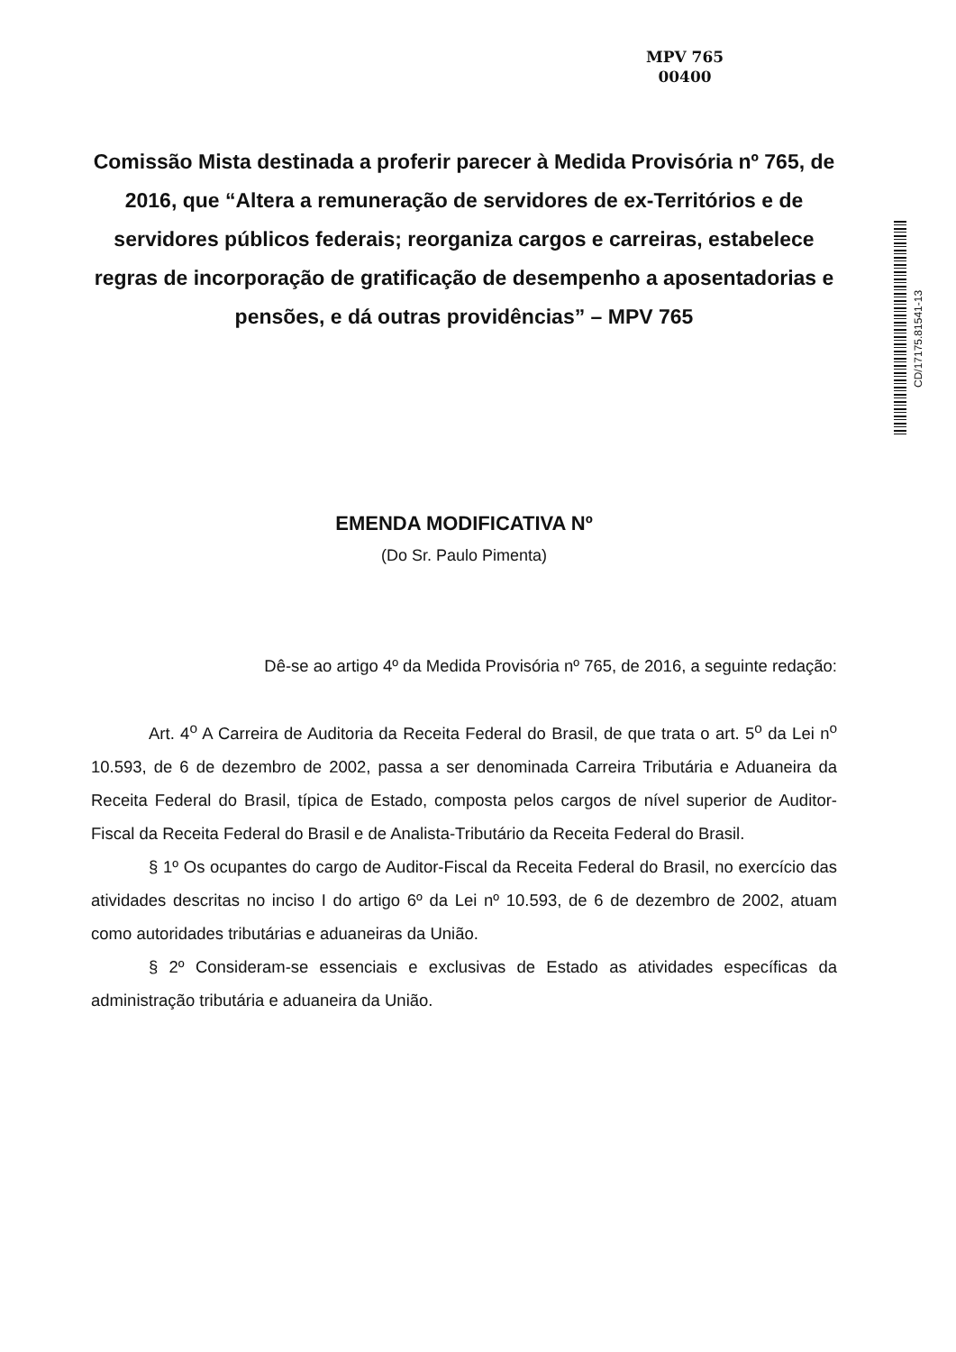MPV 765
00400
Comissão Mista destinada a proferir parecer à Medida Provisória nº 765, de 2016, que “Altera a remuneração de servidores de ex-Territórios e de servidores públicos federais; reorganiza cargos e carreiras, estabelece regras de incorporação de gratificação de desempenho a aposentadorias e pensões, e dá outras providências” – MPV 765
CD/17175.81541-13
EMENDA MODIFICATIVA Nº
(Do Sr. Paulo Pimenta)
Dê-se ao artigo 4º da Medida Provisória nº 765, de 2016, a seguinte redação:
Art. 4<sup>o</sup> A Carreira de Auditoria da Receita Federal do Brasil, de que trata o art. 5<sup>o</sup> da Lei n<sup>o</sup> 10.593, de 6 de dezembro de 2002, passa a ser denominada Carreira Tributária e Aduaneira da Receita Federal do Brasil, típica de Estado, composta pelos cargos de nível superior de Auditor-Fiscal da Receita Federal do Brasil e de Analista-Tributário da Receita Federal do Brasil.
§ 1º Os ocupantes do cargo de Auditor-Fiscal da Receita Federal do Brasil, no exercício das atividades descritas no inciso I do artigo 6º da Lei nº 10.593, de 6 de dezembro de 2002, atuam como autoridades tributárias e aduaneiras da União.
§ 2º Consideram-se essenciais e exclusivas de Estado as atividades específicas da administração tributária e aduaneira da União.